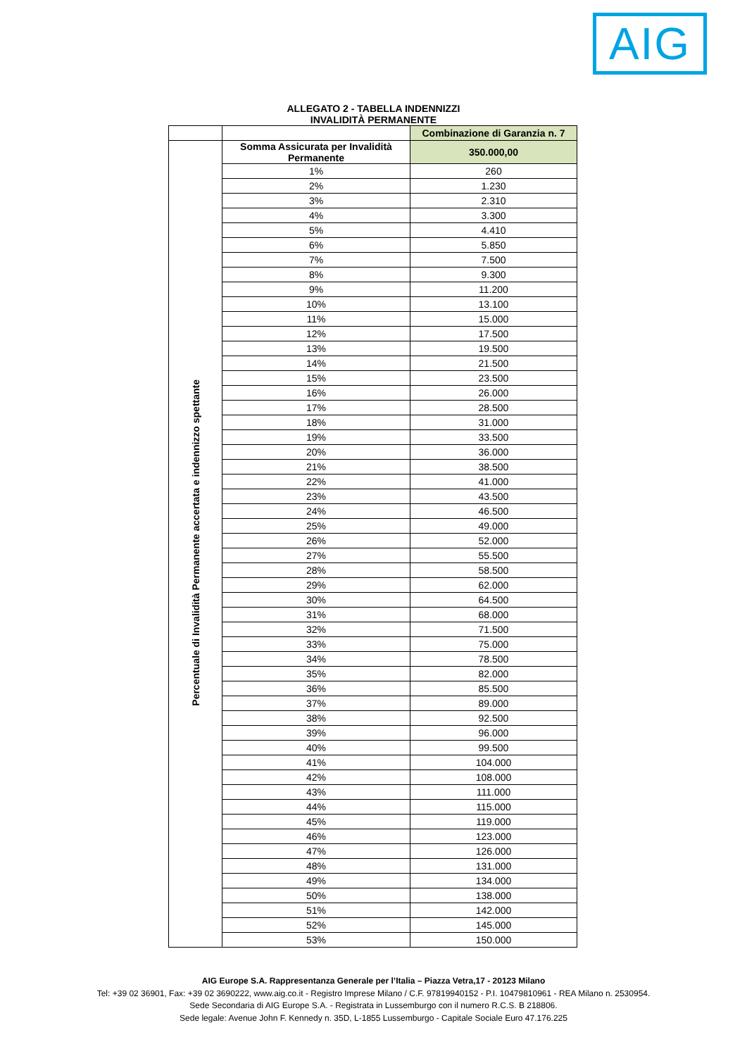AIG
ALLEGATO 2 - TABELLA INDENNIZZI
INVALIDITÀ PERMANENTE
| | | Combinazione di Garanzia n. 7 |
| Percentuale di Invalidità Permanente accertata e indennizzo spettante | Somma Assicurata per Invalidità Permanente | 350.000,00 |
| | 1% | 260 |
| | 2% | 1.230 |
| | 3% | 2.310 |
| | 4% | 3.300 |
| | 5% | 4.410 |
| | 6% | 5.850 |
| | 7% | 7.500 |
| | 8% | 9.300 |
| | 9% | 11.200 |
| | 10% | 13.100 |
| | 11% | 15.000 |
| | 12% | 17.500 |
| | 13% | 19.500 |
| | 14% | 21.500 |
| | 15% | 23.500 |
| | 16% | 26.000 |
| | 17% | 28.500 |
| | 18% | 31.000 |
| | 19% | 33.500 |
| | 20% | 36.000 |
| | 21% | 38.500 |
| | 22% | 41.000 |
| | 23% | 43.500 |
| | 24% | 46.500 |
| | 25% | 49.000 |
| | 26% | 52.000 |
| | 27% | 55.500 |
| | 28% | 58.500 |
| | 29% | 62.000 |
| | 30% | 64.500 |
| | 31% | 68.000 |
| | 32% | 71.500 |
| | 33% | 75.000 |
| | 34% | 78.500 |
| | 35% | 82.000 |
| | 36% | 85.500 |
| | 37% | 89.000 |
| | 38% | 92.500 |
| | 39% | 96.000 |
| | 40% | 99.500 |
| | 41% | 104.000 |
| | 42% | 108.000 |
| | 43% | 111.000 |
| | 44% | 115.000 |
| | 45% | 119.000 |
| | 46% | 123.000 |
| | 47% | 126.000 |
| | 48% | 131.000 |
| | 49% | 134.000 |
| | 50% | 138.000 |
| | 51% | 142.000 |
| | 52% | 145.000 |
| | 53% | 150.000 |
AIG Europe S.A. Rappresentanza Generale per l’Italia – Piazza Vetra,17 - 20123 Milano
Tel: +39 02 36901, Fax: +39 02 3690222, www.aig.co.it - Registro Imprese Milano / C.F. 97819940152 - P.I. 10479810961 - REA Milano n. 2530954.
Sede Secondaria di AIG Europe S.A. - Registrata in Lussemburgo con il numero R.C.S. B 218806.
Sede legale: Avenue John F. Kennedy n. 35D, L-1855 Lussemburgo - Capitale Sociale Euro 47.176.225